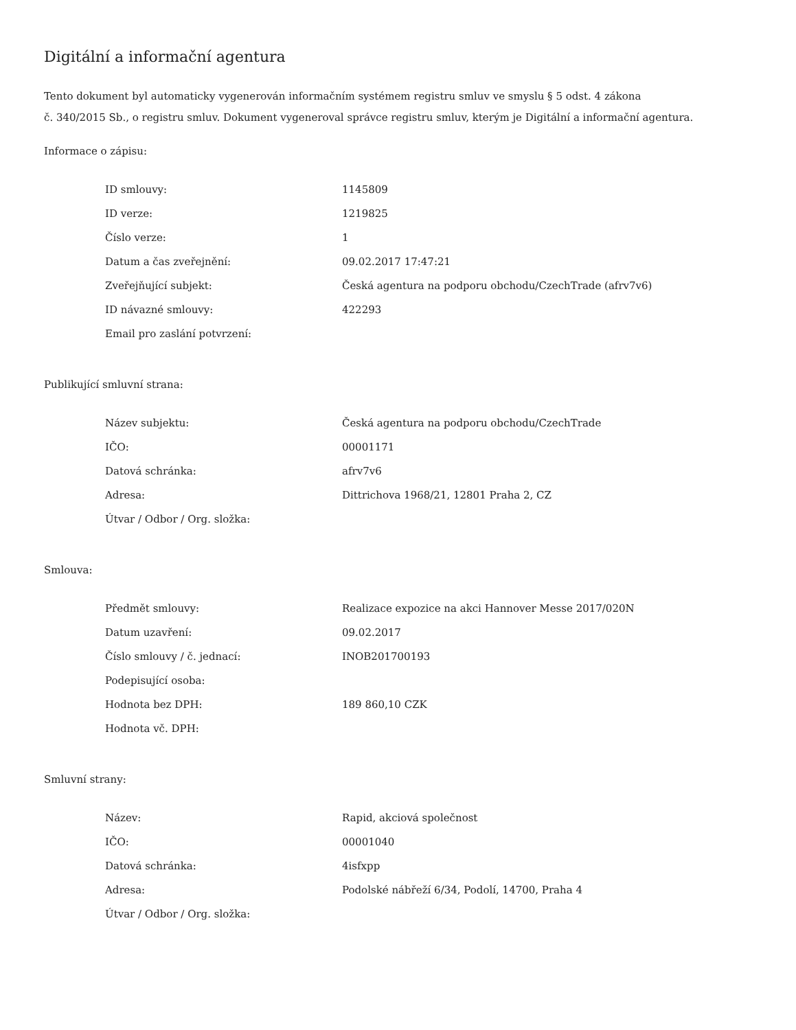Digitální a informační agentura
Tento dokument byl automaticky vygenerován informačním systémem registru smluv ve smyslu § 5 odst. 4 zákona
č. 340/2015 Sb., o registru smluv. Dokument vygeneroval správce registru smluv, kterým je Digitální a informační agentura.
Informace o zápisu:
| ID smlouvy: | 1145809 |
| ID verze: | 1219825 |
| Číslo verze: | 1 |
| Datum a čas zveřejnění: | 09.02.2017 17:47:21 |
| Zveřejňující subjekt: | Česká agentura na podporu obchodu/CzechTrade (afrv7v6) |
| ID návazné smlouvy: | 422293 |
| Email pro zaslání potvrzení: | |
Publikující smluvní strana:
| Název subjektu: | Česká agentura na podporu obchodu/CzechTrade |
| IČO: | 00001171 |
| Datová schránka: | afrv7v6 |
| Adresa: | Dittrichova 1968/21, 12801 Praha 2, CZ |
| Útvar / Odbor / Org. složka: | |
Smlouva:
| Předmět smlouvy: | Realizace expozice na akci Hannover Messe 2017/020N |
| Datum uzavření: | 09.02.2017 |
| Číslo smlouvy / č. jednací: | INOB201700193 |
| Podepisující osoba: | |
| Hodnota bez DPH: | 189 860,10 CZK |
| Hodnota vč. DPH: | |
Smluvní strany:
| Název: | Rapid, akciová společnost |
| IČO: | 00001040 |
| Datová schránka: | 4isfxpp |
| Adresa: | Podolské nábřeží 6/34, Podolí, 14700, Praha 4 |
| Útvar / Odbor / Org. složka: | |